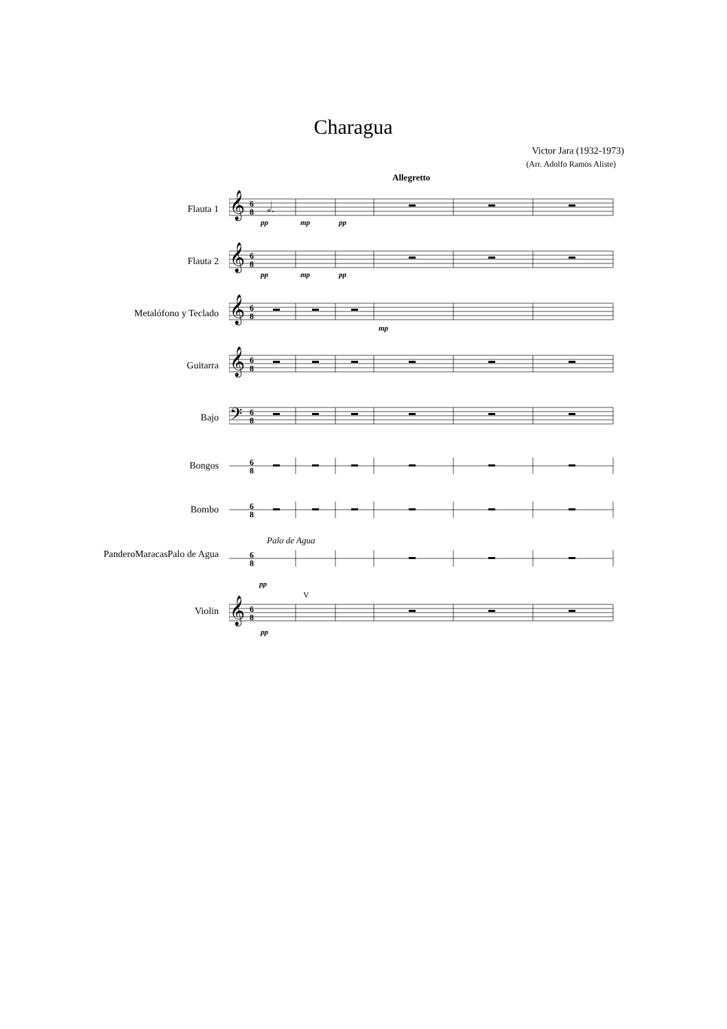Charagua
Victor Jara (1932-1973)
(Arr. Adolfo Ramos Aliste)
Allegretto
Flauta 1
𝄞
6
8
𝅗𝅥.
pp
mp
pp
Flauta 2
𝄞
6
8
pp
mp
pp
Metalófono y Teclado
𝄞
6
8
mp
Guitarra
𝄞
6
8
Bajo
𝄢
6
8
Bongos
6
8
Bombo
6
8
PanderoMaracasPalo de Agua
Palo de Agua
6
8
Violin
pp
V
𝄞
6
8
pp